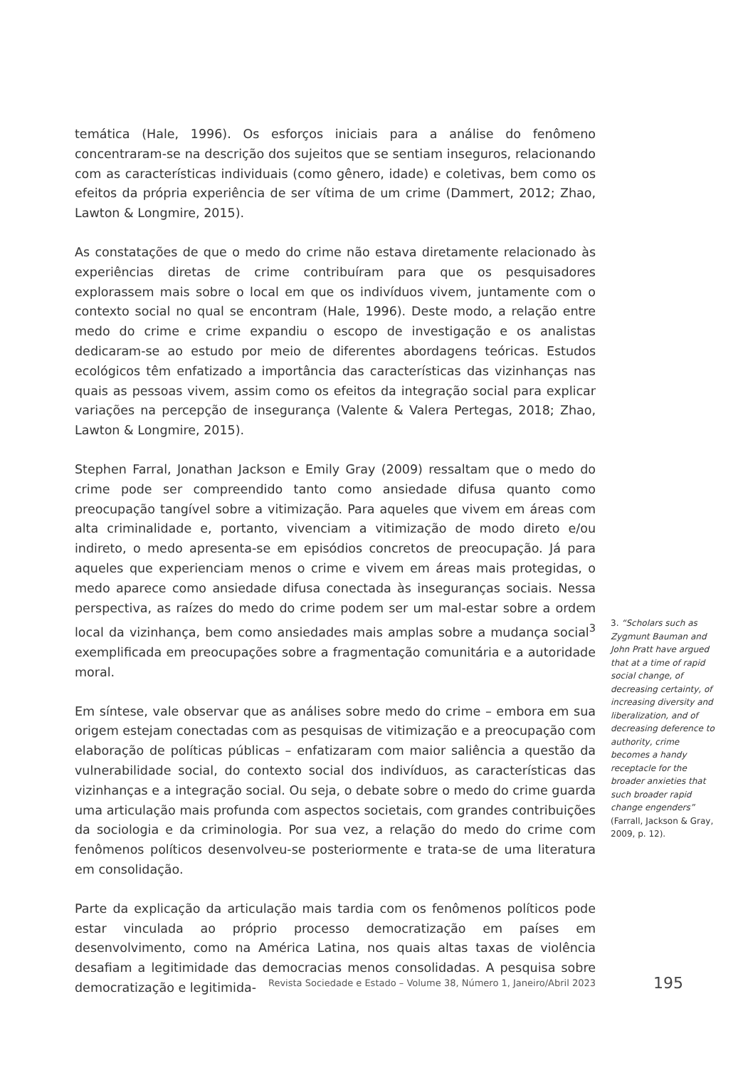temática (Hale, 1996). Os esforços iniciais para a análise do fenômeno concentraram-se na descrição dos sujeitos que se sentiam inseguros, relacionando com as características individuais (como gênero, idade) e coletivas, bem como os efeitos da própria experiência de ser vítima de um crime (Dammert, 2012; Zhao, Lawton & Longmire, 2015).
As constatações de que o medo do crime não estava diretamente relacionado às experiências diretas de crime contribuíram para que os pesquisadores explorassem mais sobre o local em que os indivíduos vivem, juntamente com o contexto social no qual se encontram (Hale, 1996). Deste modo, a relação entre medo do crime e crime expandiu o escopo de investigação e os analistas dedicaram-se ao estudo por meio de diferentes abordagens teóricas. Estudos ecológicos têm enfatizado a importância das características das vizinhanças nas quais as pessoas vivem, assim como os efeitos da integração social para explicar variações na percepção de insegurança (Valente & Valera Pertegas, 2018; Zhao, Lawton & Longmire, 2015).
Stephen Farral, Jonathan Jackson e Emily Gray (2009) ressaltam que o medo do crime pode ser compreendido tanto como ansiedade difusa quanto como preocupação tangível sobre a vitimização. Para aqueles que vivem em áreas com alta criminalidade e, portanto, vivenciam a vitimização de modo direto e/ou indireto, o medo apresenta-se em episódios concretos de preocupação. Já para aqueles que experienciam menos o crime e vivem em áreas mais protegidas, o medo aparece como ansiedade difusa conectada às inseguranças sociais. Nessa perspectiva, as raízes do medo do crime podem ser um mal-estar sobre a ordem local da vizinhança, bem como ansiedades mais amplas sobre a mudança social<sup>3</sup> exemplificada em preocupações sobre a fragmentação comunitária e a autoridade moral.
Em síntese, vale observar que as análises sobre medo do crime – embora em sua origem estejam conectadas com as pesquisas de vitimização e a preocupação com elaboração de políticas públicas – enfatizaram com maior saliência a questão da vulnerabilidade social, do contexto social dos indivíduos, as características das vizinhanças e a integração social. Ou seja, o debate sobre o medo do crime guarda uma articulação mais profunda com aspectos societais, com grandes contribuições da sociologia e da criminologia. Por sua vez, a relação do medo do crime com fenômenos políticos desenvolveu-se posteriormente e trata-se de uma literatura em consolidação.
Parte da explicação da articulação mais tardia com os fenômenos políticos pode estar vinculada ao próprio processo democratização em países em desenvolvimento, como na América Latina, nos quais altas taxas de violência desafiam a legitimidade das democracias menos consolidadas. A pesquisa sobre democratização e legitimida-
3. “Scholars such as Zygmunt Bauman and John Pratt have argued that at a time of rapid social change, of decreasing certainty, of increasing diversity and liberalization, and of decreasing deference to authority, crime becomes a handy receptacle for the broader anxieties that such broader rapid change engenders” (Farrall, Jackson & Gray, 2009, p. 12).
Revista Sociedade e Estado – Volume 38, Número 1, Janeiro/Abril 2023 195